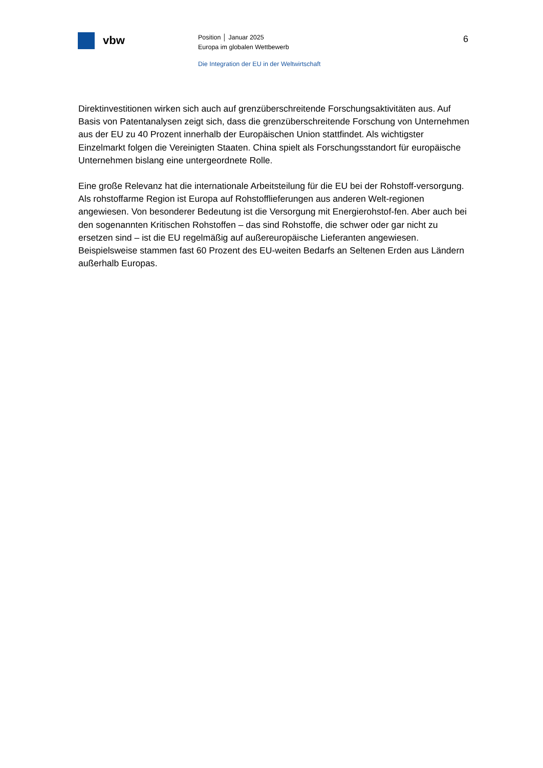vbw
Position │ Januar 2025
Europa im globalen Wettbewerb
Die Integration der EU in der Weltwirtschaft
6
Direktinvestitionen wirken sich auch auf grenzüberschreitende Forschungsaktivitäten aus. Auf Basis von Patentanalysen zeigt sich, dass die grenzüberschreitende Forschung von Unternehmen aus der EU zu 40 Prozent innerhalb der Europäischen Union stattfindet. Als wichtigster Einzelmarkt folgen die Vereinigten Staaten. China spielt als Forschungsstandort für europäische Unternehmen bislang eine untergeordnete Rolle.
Eine große Relevanz hat die internationale Arbeitsteilung für die EU bei der Rohstoff-versorgung. Als rohstoffarme Region ist Europa auf Rohstofflieferungen aus anderen Welt-regionen angewiesen. Von besonderer Bedeutung ist die Versorgung mit Energierohstof-fen. Aber auch bei den sogenannten Kritischen Rohstoffen – das sind Rohstoffe, die schwer oder gar nicht zu ersetzen sind – ist die EU regelmäßig auf außereuropäische Lieferanten angewiesen. Beispielsweise stammen fast 60 Prozent des EU-weiten Bedarfs an Seltenen Erden aus Ländern außerhalb Europas.